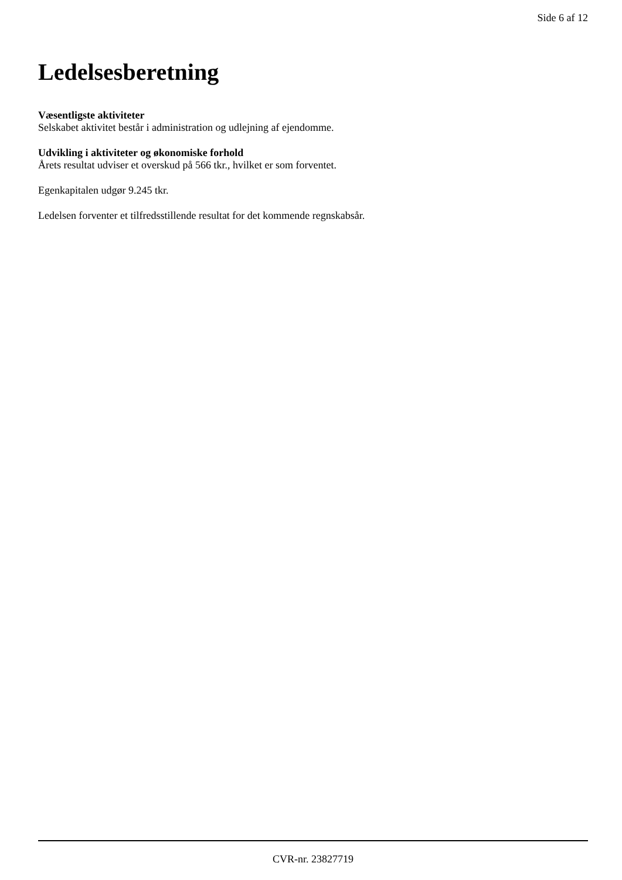Side 6 af 12
Ledelsesberetning
Væsentligste aktiviteter
Selskabet aktivitet består i administration og udlejning af ejendomme.
Udvikling i aktiviteter og økonomiske forhold
Årets resultat udviser et overskud på 566 tkr., hvilket er som forventet.
Egenkapitalen udgør 9.245 tkr.
Ledelsen forventer et tilfredsstillende resultat for det kommende regnskabsår.
CVR-nr. 23827719